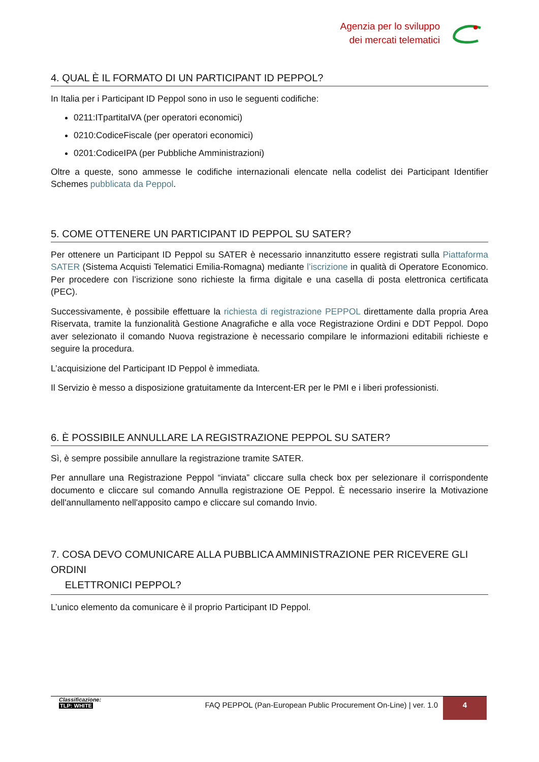Agenzia per lo sviluppo
dei mercati telematici
4. QUAL È IL FORMATO DI UN PARTICIPANT ID PEPPOL?
In Italia per i Participant ID Peppol sono in uso le seguenti codifiche:
0211:ITpartitaIVA (per operatori economici)
0210:CodiceFiscale (per operatori economici)
0201:CodiceIPA (per Pubbliche Amministrazioni)
Oltre a queste, sono ammesse le codifiche internazionali elencate nella codelist dei Participant Identifier Schemes pubblicata da Peppol.
5. COME OTTENERE UN PARTICIPANT ID PEPPOL SU SATER?
Per ottenere un Participant ID Peppol su SATER è necessario innanzitutto essere registrati sulla Piattaforma SATER (Sistema Acquisti Telematici Emilia-Romagna) mediante l’iscrizione in qualità di Operatore Economico. Per procedere con l’iscrizione sono richieste la firma digitale e una casella di posta elettronica certificata (PEC).
Successivamente, è possibile effettuare la richiesta di registrazione PEPPOL direttamente dalla propria Area Riservata, tramite la funzionalità Gestione Anagrafiche e alla voce Registrazione Ordini e DDT Peppol. Dopo aver selezionato il comando Nuova registrazione è necessario compilare le informazioni editabili richieste e seguire la procedura.
L’acquisizione del Participant ID Peppol è immediata.
Il Servizio è messo a disposizione gratuitamente da Intercent-ER per le PMI e i liberi professionisti.
6. È POSSIBILE ANNULLARE LA REGISTRAZIONE PEPPOL SU SATER?
Sì, è sempre possibile annullare la registrazione tramite SATER.
Per annullare una Registrazione Peppol “inviata” cliccare sulla check box per selezionare il corrispondente documento e cliccare sul comando Annulla registrazione OE Peppol. È necessario inserire la Motivazione dell'annullamento nell'apposito campo e cliccare sul comando Invio.
7. COSA DEVO COMUNICARE ALLA PUBBLICA AMMINISTRAZIONE PER RICEVERE GLI ORDINI
ELETTRONICI PEPPOL?
L’unico elemento da comunicare è il proprio Participant ID Peppol.
Classificazione:
TLP: WHITE
FAQ PEPPOL (Pan-European Public Procurement On-Line) | ver. 1.0
4